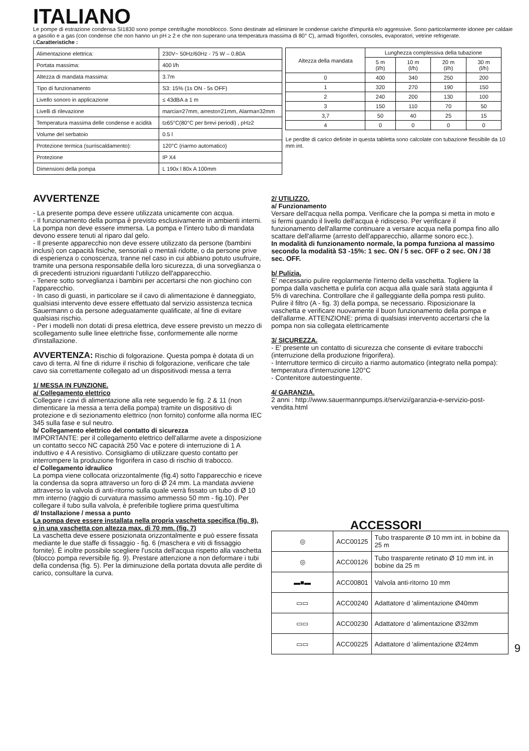ITALIANO
Le pompe di estrazione condensa SI1830 sono pompe centrifughe monoblocco. Sono destinate ad eliminare le condense cariche d'impurità e/o aggressive. Sono particolarmente idonee per caldaie a gasolio e a gas (con condense che non hanno un pH ≥ 2 e che non superano una temperatura massima di 80° C), armadi frigoriferi, consoles, evaporatori, vetrine refrigerate.
LCaratteristiche :
| Alimentazione elettrica: | 230V~ 50Hz/60Hz - 75 W – 0.80A |
| Portata massima: | 400 l/h |
| Altezza di mandata massima: | 3.7m |
| Tipo di funzionamento | S3: 15% (1s ON - 5s OFF) |
| Livello sonoro in applicazione | ≤ 43dBA a 1 m |
| Livelli di rilevazione | marcia=27mm, arresto=21mm, Alarma=32mm |
| Temperatura massima delle condense e acidità | t≥65°C(80°C per brevi periodi) , pH≥2 |
| Volume del serbatoio | 0.5 l |
| Protezione termica (surriscaldamento): | 120°C (riarmo automatico) |
| Protezione | IP X4 |
| Dimensioni della pompa | L 190x l 80x A 100mm |
| Altezza della mandata | Lunghezza complessiva della tubazione | | | |
| --- | --- | --- | --- | --- |
| | 5 m (l/h) | 10 m (l/h) | 20 m (l/h) | 30 m (l/h) |
| 0 | 400 | 340 | 250 | 200 |
| 1 | 320 | 270 | 190 | 150 |
| 2 | 240 | 200 | 130 | 100 |
| 3 | 150 | 110 | 70 | 50 |
| 3,7 | 50 | 40 | 25 | 15 |
| 4 | 0 | 0 | 0 | 0 |
Le perdite di carico definite in questa tabletta sono calcolate con tubazione flessibile da 10 mm int.
AVVERTENZE
- La presente pompa deve essere utilizzata unicamente con acqua.
- Il funzionamento della pompa è previsto esclusivamente in ambienti interni. La pompa non deve essere immersa. La pompa e l'intero tubo di mandata devono essere tenuti al riparo dal gelo.
- Il presente apparecchio non deve essere utilizzato da persone (bambini inclusi) con capacità fisiche, sensoriali o mentali ridotte, o da persone prive di esperienza o conoscenza, tranne nel caso in cui abbiano potuto usufruire, tramite una persona responsabile della loro sicurezza, di una sorveglianza o di precedenti istruzioni riguardanti l'utilizzo dell'apparecchio.
- Tenere sotto sorveglianza i bambini per accertarsi che non giochino con l'apparecchio.
- In caso di guasti, in particolare se il cavo di alimentazione è danneggiato, qualsiasi intervento deve essere effettuato dal servizio assistenza tecnica Sauermann o da persone adeguatamente qualificate, al fine di evitare qualsiasi rischio.
- Per i modelli non dotati di presa elettrica, deve essere previsto un mezzo di scollegamento sulle linee elettriche fisse, conformemente alle norme d'installazione.
AVVERTENZA: Rischio di folgorazione. Questa pompa è dotata di un cavo di terra. Al fine di ridurre il rischio di folgorazione, verificare che tale cavo sia correttamente collegato ad un dispositivodi messa a terra
1/ MESSA IN FUNZIONE.
a/ Collegamento elettrico
Collegare i cavi di alimentazione alla rete seguendo le fig. 2 & 11 (non dimenticare la messa a terra della pompa) tramite un dispositivo di protezione e di sezionamento elettrico (non fornito) conforme alla norma IEC 345 sulla fase e sul neutro.
b/ Collegamento elettrico del contatto di sicurezza
IMPORTANTE: per il collegamento elettrico dell'allarme avete a disposizione un contatto secco NC capacità 250 Vac e potere di interruzione di 1 A induttivo e 4 A resistivo. Consigliamo di utilizzare questo contatto per interrompere la produzione frigorifera in caso di rischio di trabocco.
c/ Collegamento idraulico
La pompa viene collocata orizzontalmente (fig.4) sotto l'apparecchio e riceve la condensa da sopra attraverso un foro di Ø 24 mm. La mandata avviene attraverso la valvola di anti-ritorno sulla quale verrà fissato un tubo di Ø 10 mm interno (raggio di curvatura massimo ammesso 50 mm - fig.10). Per collegare il tubo sulla valvola, è preferibile togliere prima quest'ultima
d/ Installazione / messa a punto
La pompa deve essere installata nella propria vaschetta specifica (fig. 8), o in una vaschetta con altezza max. di 70 mm. (fig. 7)
La vaschetta deve essere posizionata orizzontalmente e può essere fissata mediante le due staffe di fissaggio - fig. 6 (maschera e viti di fissaggio fornite). È inoltre possibile scegliere l'uscita dell'acqua rispetto alla vaschetta (blocco pompa reversibile fig. 9). Prestare attenzione a non deformare i tubi della condensa (fig. 5). Per la diminuzione della portata dovuta alle perdite di carico, consultare la curva.
2/ UTILIZZO.
a/ Funzionamento
Versare dell'acqua nella pompa. Verificare che la pompa si metta in moto e si fermi quando il livello dell'acqua è ridisceso. Per verificare il funzionamento dell'allarme continuare a versare acqua nella pompa fino allo scattare dell'allarme (arresto dell'apparecchio, allarme sonoro ecc.).
In modalità di funzionamento normale, la pompa funziona al massimo secondo la modalità S3 -15%: 1 sec. ON / 5 sec. OFF o 2 sec. ON / 38 sec. OFF.
b/ Pulizia.
E' necessario pulire regolarmente l'interno della vaschetta. Togliere la pompa dalla vaschetta e pulirla con acqua alla quale sarà stata aggiunta il 5% di varechina. Controllare che il galleggiante della pompa resti pulito. Pulire il filtro (A - fig. 3) della pompa, se necessario. Riposizionare la vaschetta e verificare nuovamente il buon funzionamento della pompa e dell'allarme. ATTENZIONE: prima di qualsiasi intervento accertarsi che la pompa non sia collegata elettricamente
3/ SICUREZZA.
- E' presente un contatto di sicurezza che consente di evitare trabocchi (interruzione della produzione frigorifera).
- Interruttore termico di circuito a riarmo automatico (integrato nella pompa): temperatura d'interruzione 120°C
- Contenitore autoestinguente.
4/ GARANZIA.
2 anni : http://www.sauermannpumps.it/servizi/garanzia-e-servizio-post-vendita.html
ACCESSORI
| ◎ | ACC00125 | Tubo trasparente Ø 10 mm int. in bobine da 25 m |
| ◎ | ACC00126 | Tubo trasparente retinato Ø 10 mm int. in bobine da 25 m |
| ▬■▬ | ACC00801 | Valvola anti-ritorno 10 mm |
| ▭▭ | ACC00240 | Adattatore d 'alimentazione Ø40mm |
| ▭▭ | ACC00230 | Adattatore d 'alimentazione Ø32mm |
| ▭▭ | ACC00225 | Adattatore d 'alimentazione Ø24mm |
9